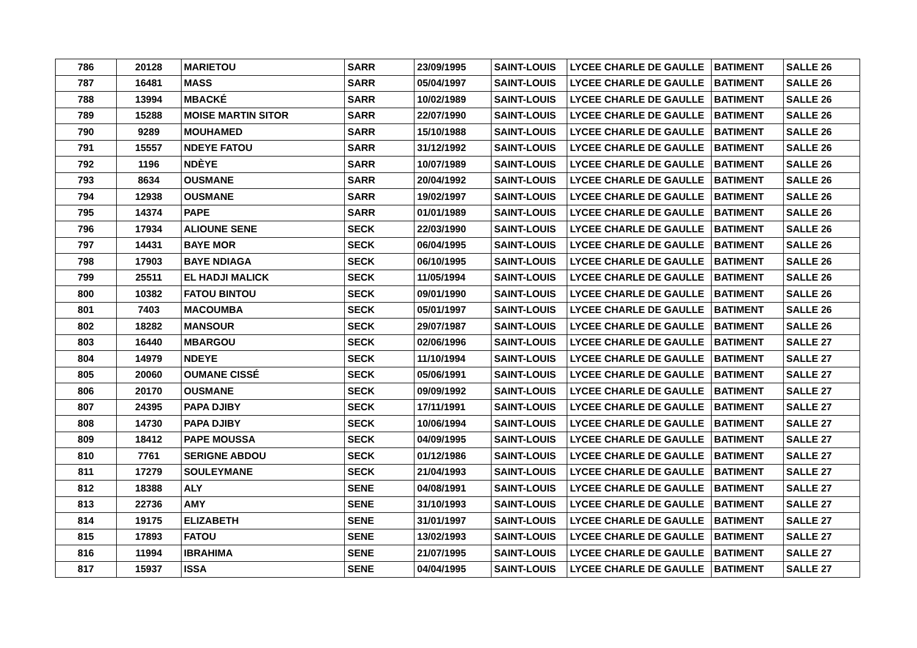| 786 | 20128 | MARIETOU | SARR | 23/09/1995 | SAINT-LOUIS | LYCEE CHARLE DE GAULLE | BATIMENT | SALLE 26 |
| 787 | 16481 | MASS | SARR | 05/04/1997 | SAINT-LOUIS | LYCEE CHARLE DE GAULLE | BATIMENT | SALLE 26 |
| 788 | 13994 | MBACKÉ | SARR | 10/02/1989 | SAINT-LOUIS | LYCEE CHARLE DE GAULLE | BATIMENT | SALLE 26 |
| 789 | 15288 | MOISE MARTIN SITOR | SARR | 22/07/1990 | SAINT-LOUIS | LYCEE CHARLE DE GAULLE | BATIMENT | SALLE 26 |
| 790 | 9289 | MOUHAMED | SARR | 15/10/1988 | SAINT-LOUIS | LYCEE CHARLE DE GAULLE | BATIMENT | SALLE 26 |
| 791 | 15557 | NDEYE FATOU | SARR | 31/12/1992 | SAINT-LOUIS | LYCEE CHARLE DE GAULLE | BATIMENT | SALLE 26 |
| 792 | 1196 | NDÈYE | SARR | 10/07/1989 | SAINT-LOUIS | LYCEE CHARLE DE GAULLE | BATIMENT | SALLE 26 |
| 793 | 8634 | OUSMANE | SARR | 20/04/1992 | SAINT-LOUIS | LYCEE CHARLE DE GAULLE | BATIMENT | SALLE 26 |
| 794 | 12938 | OUSMANE | SARR | 19/02/1997 | SAINT-LOUIS | LYCEE CHARLE DE GAULLE | BATIMENT | SALLE 26 |
| 795 | 14374 | PAPE | SARR | 01/01/1989 | SAINT-LOUIS | LYCEE CHARLE DE GAULLE | BATIMENT | SALLE 26 |
| 796 | 17934 | ALIOUNE SENE | SECK | 22/03/1990 | SAINT-LOUIS | LYCEE CHARLE DE GAULLE | BATIMENT | SALLE 26 |
| 797 | 14431 | BAYE MOR | SECK | 06/04/1995 | SAINT-LOUIS | LYCEE CHARLE DE GAULLE | BATIMENT | SALLE 26 |
| 798 | 17903 | BAYE NDIAGA | SECK | 06/10/1995 | SAINT-LOUIS | LYCEE CHARLE DE GAULLE | BATIMENT | SALLE 26 |
| 799 | 25511 | EL HADJI MALICK | SECK | 11/05/1994 | SAINT-LOUIS | LYCEE CHARLE DE GAULLE | BATIMENT | SALLE 26 |
| 800 | 10382 | FATOU BINTOU | SECK | 09/01/1990 | SAINT-LOUIS | LYCEE CHARLE DE GAULLE | BATIMENT | SALLE 26 |
| 801 | 7403 | MACOUMBA | SECK | 05/01/1997 | SAINT-LOUIS | LYCEE CHARLE DE GAULLE | BATIMENT | SALLE 26 |
| 802 | 18282 | MANSOUR | SECK | 29/07/1987 | SAINT-LOUIS | LYCEE CHARLE DE GAULLE | BATIMENT | SALLE 26 |
| 803 | 16440 | MBARGOU | SECK | 02/06/1996 | SAINT-LOUIS | LYCEE CHARLE DE GAULLE | BATIMENT | SALLE 27 |
| 804 | 14979 | NDEYE | SECK | 11/10/1994 | SAINT-LOUIS | LYCEE CHARLE DE GAULLE | BATIMENT | SALLE 27 |
| 805 | 20060 | OUMANE CISSÉ | SECK | 05/06/1991 | SAINT-LOUIS | LYCEE CHARLE DE GAULLE | BATIMENT | SALLE 27 |
| 806 | 20170 | OUSMANE | SECK | 09/09/1992 | SAINT-LOUIS | LYCEE CHARLE DE GAULLE | BATIMENT | SALLE 27 |
| 807 | 24395 | PAPA DJIBY | SECK | 17/11/1991 | SAINT-LOUIS | LYCEE CHARLE DE GAULLE | BATIMENT | SALLE 27 |
| 808 | 14730 | PAPA DJIBY | SECK | 10/06/1994 | SAINT-LOUIS | LYCEE CHARLE DE GAULLE | BATIMENT | SALLE 27 |
| 809 | 18412 | PAPE MOUSSA | SECK | 04/09/1995 | SAINT-LOUIS | LYCEE CHARLE DE GAULLE | BATIMENT | SALLE 27 |
| 810 | 7761 | SERIGNE ABDOU | SECK | 01/12/1986 | SAINT-LOUIS | LYCEE CHARLE DE GAULLE | BATIMENT | SALLE 27 |
| 811 | 17279 | SOULEYMANE | SECK | 21/04/1993 | SAINT-LOUIS | LYCEE CHARLE DE GAULLE | BATIMENT | SALLE 27 |
| 812 | 18388 | ALY | SENE | 04/08/1991 | SAINT-LOUIS | LYCEE CHARLE DE GAULLE | BATIMENT | SALLE 27 |
| 813 | 22736 | AMY | SENE | 31/10/1993 | SAINT-LOUIS | LYCEE CHARLE DE GAULLE | BATIMENT | SALLE 27 |
| 814 | 19175 | ELIZABETH | SENE | 31/01/1997 | SAINT-LOUIS | LYCEE CHARLE DE GAULLE | BATIMENT | SALLE 27 |
| 815 | 17893 | FATOU | SENE | 13/02/1993 | SAINT-LOUIS | LYCEE CHARLE DE GAULLE | BATIMENT | SALLE 27 |
| 816 | 11994 | IBRAHIMA | SENE | 21/07/1995 | SAINT-LOUIS | LYCEE CHARLE DE GAULLE | BATIMENT | SALLE 27 |
| 817 | 15937 | ISSA | SENE | 04/04/1995 | SAINT-LOUIS | LYCEE CHARLE DE GAULLE | BATIMENT | SALLE 27 |